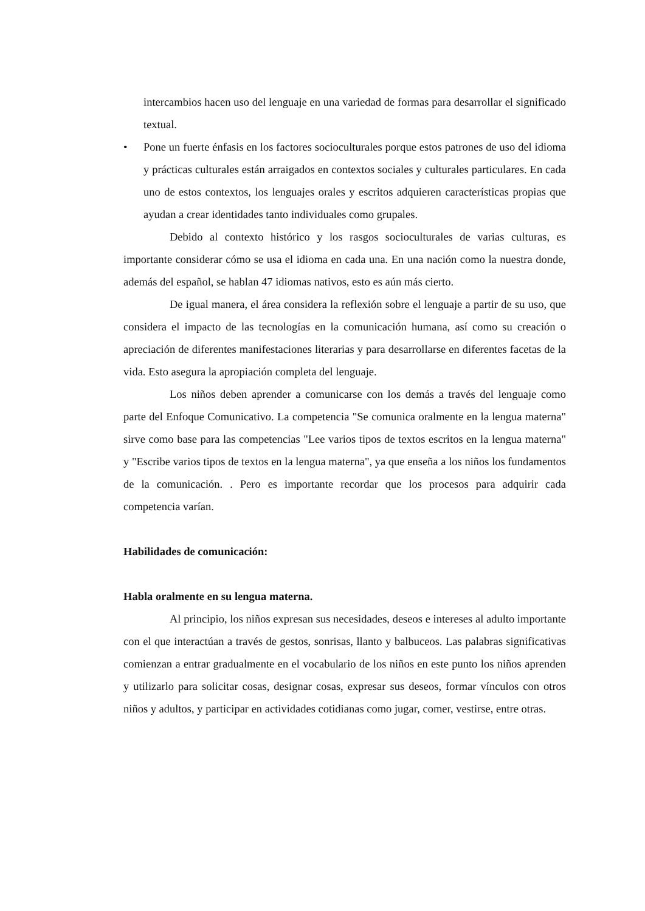intercambios hacen uso del lenguaje en una variedad de formas para desarrollar el significado textual.
• Pone un fuerte énfasis en los factores socioculturales porque estos patrones de uso del idioma y prácticas culturales están arraigados en contextos sociales y culturales particulares. En cada uno de estos contextos, los lenguajes orales y escritos adquieren características propias que ayudan a crear identidades tanto individuales como grupales.
Debido al contexto histórico y los rasgos socioculturales de varias culturas, es importante considerar cómo se usa el idioma en cada una. En una nación como la nuestra donde, además del español, se hablan 47 idiomas nativos, esto es aún más cierto.
De igual manera, el área considera la reflexión sobre el lenguaje a partir de su uso, que considera el impacto de las tecnologías en la comunicación humana, así como su creación o apreciación de diferentes manifestaciones literarias y para desarrollarse en diferentes facetas de la vida. Esto asegura la apropiación completa del lenguaje.
Los niños deben aprender a comunicarse con los demás a través del lenguaje como parte del Enfoque Comunicativo. La competencia "Se comunica oralmente en la lengua materna" sirve como base para las competencias "Lee varios tipos de textos escritos en la lengua materna" y "Escribe varios tipos de textos en la lengua materna", ya que enseña a los niños los fundamentos de la comunicación. . Pero es importante recordar que los procesos para adquirir cada competencia varían.
Habilidades de comunicación:
Habla oralmente en su lengua materna.
Al principio, los niños expresan sus necesidades, deseos e intereses al adulto importante con el que interactúan a través de gestos, sonrisas, llanto y balbuceos. Las palabras significativas comienzan a entrar gradualmente en el vocabulario de los niños en este punto los niños aprenden y utilizarlo para solicitar cosas, designar cosas, expresar sus deseos, formar vínculos con otros niños y adultos, y participar en actividades cotidianas como jugar, comer, vestirse, entre otras.